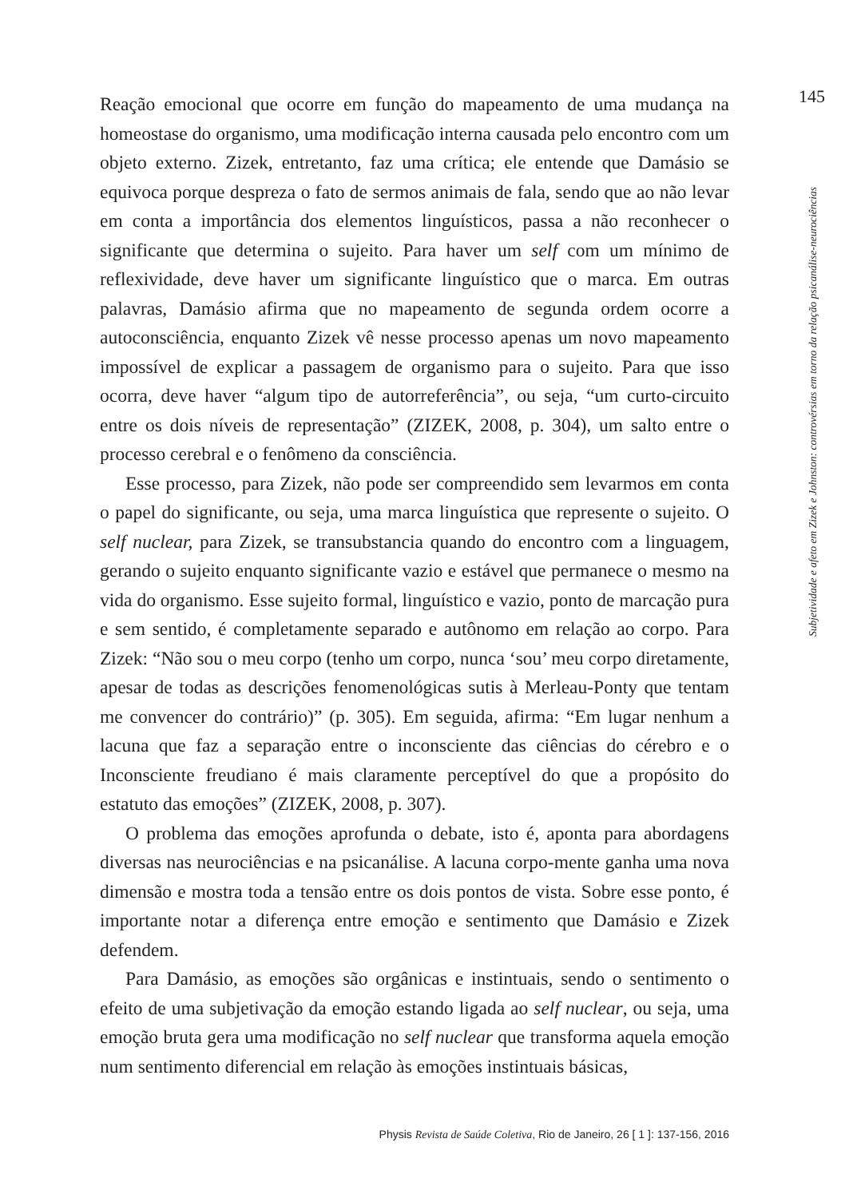Reação emocional que ocorre em função do mapeamento de uma mudança na homeostase do organismo, uma modificação interna causada pelo encontro com um objeto externo. Zizek, entretanto, faz uma crítica; ele entende que Damásio se equivoca porque despreza o fato de sermos animais de fala, sendo que ao não levar em conta a importância dos elementos linguísticos, passa a não reconhecer o significante que determina o sujeito. Para haver um self com um mínimo de reflexividade, deve haver um significante linguístico que o marca. Em outras palavras, Damásio afirma que no mapeamento de segunda ordem ocorre a autoconsciência, enquanto Zizek vê nesse processo apenas um novo mapeamento impossível de explicar a passagem de organismo para o sujeito. Para que isso ocorra, deve haver “algum tipo de autorreferência”, ou seja, “um curto-circuito entre os dois níveis de representação” (ZIZEK, 2008, p. 304), um salto entre o processo cerebral e o fenômeno da consciência.
Esse processo, para Zizek, não pode ser compreendido sem levarmos em conta o papel do significante, ou seja, uma marca linguística que represente o sujeito. O self nuclear, para Zizek, se transubstancia quando do encontro com a linguagem, gerando o sujeito enquanto significante vazio e estável que permanece o mesmo na vida do organismo. Esse sujeito formal, linguístico e vazio, ponto de marcação pura e sem sentido, é completamente separado e autônomo em relação ao corpo. Para Zizek: “Não sou o meu corpo (tenho um corpo, nunca ‘sou’ meu corpo diretamente, apesar de todas as descrições fenomenológicas sutis à Merleau-Ponty que tentam me convencer do contrário)” (p. 305). Em seguida, afirma: “Em lugar nenhum a lacuna que faz a separação entre o inconsciente das ciências do cérebro e o Inconsciente freudiano é mais claramente perceptível do que a propósito do estatuto das emoções” (ZIZEK, 2008, p. 307).
O problema das emoções aprofunda o debate, isto é, aponta para abordagens diversas nas neurociências e na psicanálise. A lacuna corpo-mente ganha uma nova dimensão e mostra toda a tensão entre os dois pontos de vista. Sobre esse ponto, é importante notar a diferença entre emoção e sentimento que Damásio e Zizek defendem.
Para Damásio, as emoções são orgânicas e instintuais, sendo o sentimento o efeito de uma subjetivação da emoção estando ligada ao self nuclear, ou seja, uma emoção bruta gera uma modificação no self nuclear que transforma aquela emoção num sentimento diferencial em relação às emoções instintuais básicas,
145
Subjetividade e afeto em Zizek e Johnston: controvérsias em torno da relação psicanálise-neurociências
Physis Revista de Saúde Coletiva, Rio de Janeiro, 26 [ 1 ]: 137-156, 2016